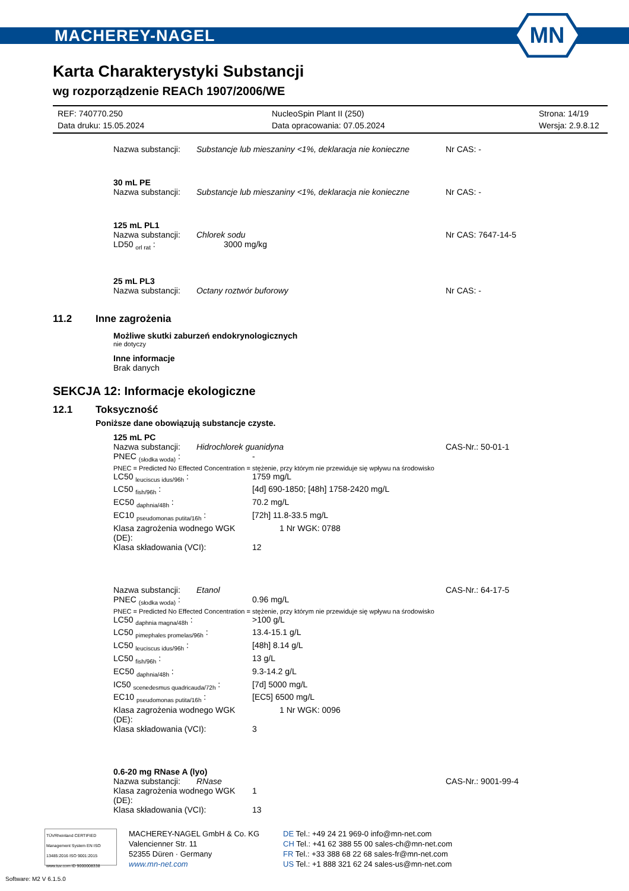MACHEREY-NAGEL
MN
Karta Charakterystyki Substancji
wg rozporządzenie REACh 1907/2006/WE
REF: 740770.250
NucleoSpin Plant II (250)
Strona: 14/19
Data druku: 15.05.2024
Data opracowania: 07.05.2024
Wersja: 2.9.8.12
Nazwa substancji:
Substancje lub mieszaniny <1%, deklaracja nie konieczne
Nr CAS: -
30 mL PE
Nazwa substancji:
Substancje lub mieszaniny <1%, deklaracja nie konieczne
Nr CAS: -
125 mL PL1
Nazwa substancji:
Chlorek sodu
Nr CAS: 7647-14-5
LD50 <sub>orl rat</sub> :
3000 mg/kg
25 mL PL3
Nazwa substancji:
Octany roztwór buforowy
Nr CAS: -
11.2 Inne zagrożenia
Możliwe skutki zaburzeń endokrynologicznych
nie dotyczy
Inne informacje
Brak danych
SEKCJA 12: Informacje ekologiczne
12.1 Toksyczność
Poniższe dane obowiązują substancje czyste.
125 mL PC
Nazwa substancji:
Hidrochlorek guanidyna
CAS-Nr.: 50-01-1
PNEC <sub>(słodka woda)</sub> :
-
PNEC = Predicted No Effected Concentration = stężenie, przy którym nie przewiduje się wpływu na środowisko
LC50 <sub>leuciscus idus/96h</sub> :
1759 mg/L
LC50 <sub>fish/96h</sub> :
[4d] 690-1850; [48h] 1758-2420 mg/L
EC50 <sub>daphnia/48h</sub> :
70.2 mg/L
EC10 <sub>pseudomonas putita/16h</sub> :
[72h] 11.8-33.5 mg/L
Klasa zagrożenia wodnego WGK (DE):
1 Nr WGK: 0788
Klasa składowania (VCI):
12
Nazwa substancji:
Etanol
CAS-Nr.: 64-17-5
PNEC <sub>(słodka woda)</sub> :
0.96 mg/L
PNEC = Predicted No Effected Concentration = stężenie, przy którym nie przewiduje się wpływu na środowisko
LC50 <sub>daphnia magna/48h</sub> :
>100 g/L
LC50 <sub>pimephales promelas/96h</sub> :
13.4-15.1 g/L
LC50 <sub>leuciscus idus/96h</sub> :
[48h] 8.14 g/L
LC50 <sub>fish/96h</sub> :
13 g/L
EC50 <sub>daphnia/48h</sub> :
9.3-14.2 g/L
IC50 <sub>scenedesmus quadricauda/72h</sub> :
[7d] 5000 mg/L
EC10 <sub>pseudomonas putita/16h</sub> :
[EC5] 6500 mg/L
Klasa zagrożenia wodnego WGK (DE):
1 Nr WGK: 0096
Klasa składowania (VCI):
3
0.6-20 mg RNase A (lyo)
Nazwa substancji:
RNase
CAS-Nr.: 9001-99-4
Klasa zagrożenia wodnego WGK (DE):
1
Klasa składowania (VCI):
13
TÜVRheinland CERTIFIED
Management System EN ISO 13485:2016 ISO 9001:2015
www.tuv.com ID 9000008338
MACHEREY-NAGEL GmbH & Co. KG
Valencienner Str. 11
52355 Düren · Germany
www.mn-net.com
DE Tel.: +49 24 21 969-0 info@mn-net.com
CH Tel.: +41 62 388 55 00 sales-ch@mn-net.com
FR Tel.: +33 388 68 22 68 sales-fr@mn-net.com
US Tel.: +1 888 321 62 24 sales-us@mn-net.com
Software: M2 V 6.1.5.0